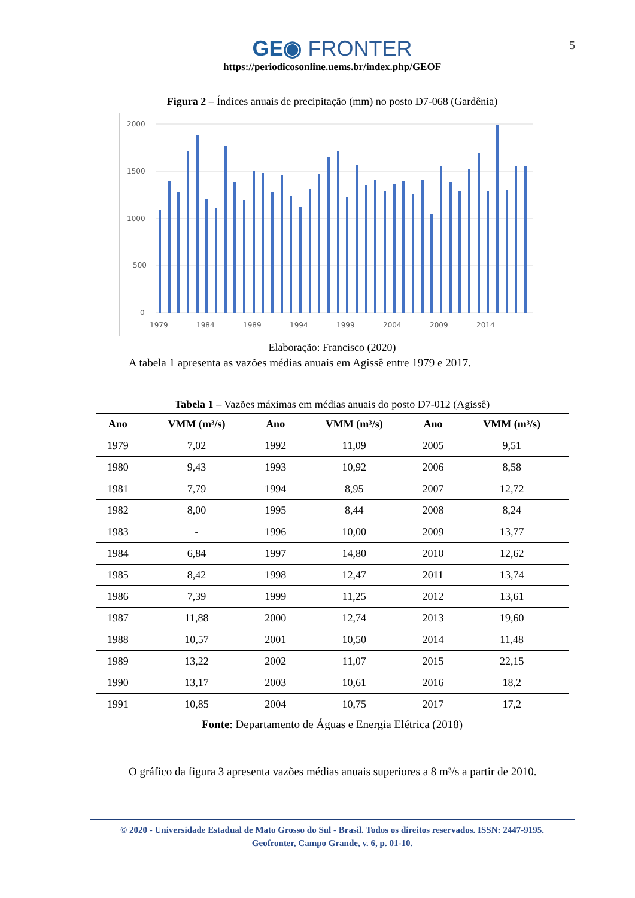GE◉ FRONTER
https://periodicosonline.uems.br/index.php/GEOF
5
Figura 2 – Índices anuais de precipitação (mm) no posto D7-068 (Gardênia)
2000
1500
1000
500
0
1979
1984
1989
1994
1999
2004
2009
2014
Elaboração: Francisco (2020)
A tabela 1 apresenta as vazões médias anuais em Agissê entre 1979 e 2017.
Tabela 1 – Vazões máximas em médias anuais do posto D7-012 (Agissê)
| Ano | VMM (m³/s) | Ano | VMM (m³/s) | Ano | VMM (m³/s) |
| --- | --- | --- | --- | --- | --- |
| 1979 | 7,02 | 1992 | 11,09 | 2005 | 9,51 |
| 1980 | 9,43 | 1993 | 10,92 | 2006 | 8,58 |
| 1981 | 7,79 | 1994 | 8,95 | 2007 | 12,72 |
| 1982 | 8,00 | 1995 | 8,44 | 2008 | 8,24 |
| 1983 | - | 1996 | 10,00 | 2009 | 13,77 |
| 1984 | 6,84 | 1997 | 14,80 | 2010 | 12,62 |
| 1985 | 8,42 | 1998 | 12,47 | 2011 | 13,74 |
| 1986 | 7,39 | 1999 | 11,25 | 2012 | 13,61 |
| 1987 | 11,88 | 2000 | 12,74 | 2013 | 19,60 |
| 1988 | 10,57 | 2001 | 10,50 | 2014 | 11,48 |
| 1989 | 13,22 | 2002 | 11,07 | 2015 | 22,15 |
| 1990 | 13,17 | 2003 | 10,61 | 2016 | 18,2 |
| 1991 | 10,85 | 2004 | 10,75 | 2017 | 17,2 |
Fonte: Departamento de Águas e Energia Elétrica (2018)
O gráfico da figura 3 apresenta vazões médias anuais superiores a 8 m³/s a partir de 2010.
© 2020 - Universidade Estadual de Mato Grosso do Sul - Brasil. Todos os direitos reservados. ISSN: 2447-9195.
Geofronter, Campo Grande, v. 6, p. 01-10.